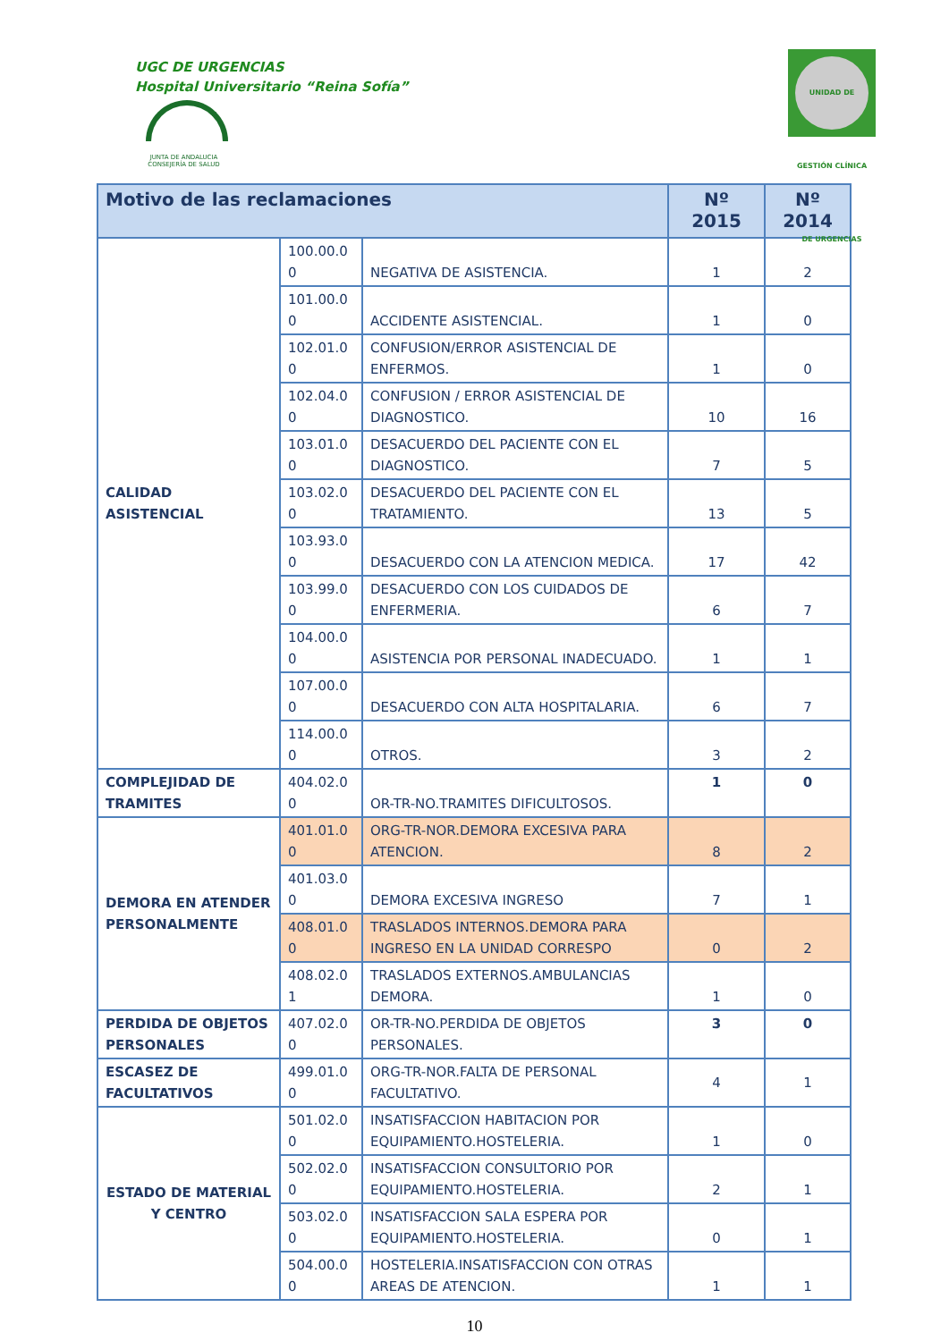UGC DE URGENCIAS
Hospital Universitario “Reina Sofía”
JUNTA DE ANDALUCIA
CONSEJERÍA DE SALUD
UNIDAD DE GESTIÓN CLÍNICA DE URGENCIAS
| Motivo de las reclamaciones | | | Nº 2015 | Nº 2014 |
| --- | --- | --- | --- | --- |
| CALIDAD ASISTENCIAL | 100.00.0 0 | NEGATIVA DE ASISTENCIA. | 1 | 2 |
| | 101.00.0 0 | ACCIDENTE ASISTENCIAL. | 1 | 0 |
| | 102.01.0 0 | CONFUSION/ERROR ASISTENCIAL DE ENFERMOS. | 1 | 0 |
| | 102.04.0 0 | CONFUSION / ERROR ASISTENCIAL DE DIAGNOSTICO. | 10 | 16 |
| | 103.01.0 0 | DESACUERDO DEL PACIENTE CON EL DIAGNOSTICO. | 7 | 5 |
| | 103.02.0 0 | DESACUERDO DEL PACIENTE CON EL TRATAMIENTO. | 13 | 5 |
| | 103.93.0 0 | DESACUERDO CON LA ATENCION MEDICA. | 17 | 42 |
| | 103.99.0 0 | DESACUERDO CON LOS CUIDADOS DE ENFERMERIA. | 6 | 7 |
| | 104.00.0 0 | ASISTENCIA POR PERSONAL INADECUADO. | 1 | 1 |
| | 107.00.0 0 | DESACUERDO CON ALTA HOSPITALARIA. | 6 | 7 |
| | 114.00.0 0 | OTROS. | 3 | 2 |
| COMPLEJIDAD DE TRAMITES | 404.02.0 0 | OR-TR-NO.TRAMITES DIFICULTOSOS. | 1 | 0 |
| DEMORA EN ATENDER PERSONALMENTE | 401.01.0 0 | ORG-TR-NOR.DEMORA EXCESIVA PARA ATENCION. | 8 | 2 |
| | 401.03.0 0 | DEMORA EXCESIVA INGRESO | 7 | 1 |
| | 408.01.0 0 | TRASLADOS INTERNOS.DEMORA PARA INGRESO EN LA UNIDAD CORRESPO | 0 | 2 |
| | 408.02.0 1 | TRASLADOS EXTERNOS.AMBULANCIAS DEMORA. | 1 | 0 |
| PERDIDA DE OBJETOS PERSONALES | 407.02.0 0 | OR-TR-NO.PERDIDA DE OBJETOS PERSONALES. | 3 | 0 |
| ESCASEZ DE FACULTATIVOS | 499.01.0 0 | ORG-TR-NOR.FALTA DE PERSONAL FACULTATIVO. | 4 | 1 |
| ESTADO DE MATERIAL Y CENTRO | 501.02.0 0 | INSATISFACCION HABITACION POR EQUIPAMIENTO.HOSTELERIA. | 1 | 0 |
| | 502.02.0 0 | INSATISFACCION CONSULTORIO POR EQUIPAMIENTO.HOSTELERIA. | 2 | 1 |
| | 503.02.0 0 | INSATISFACCION SALA ESPERA POR EQUIPAMIENTO.HOSTELERIA. | 0 | 1 |
| | 504.00.0 0 | HOSTELERIA.INSATISFACCION CON OTRAS AREAS DE ATENCION. | 1 | 1 |
10